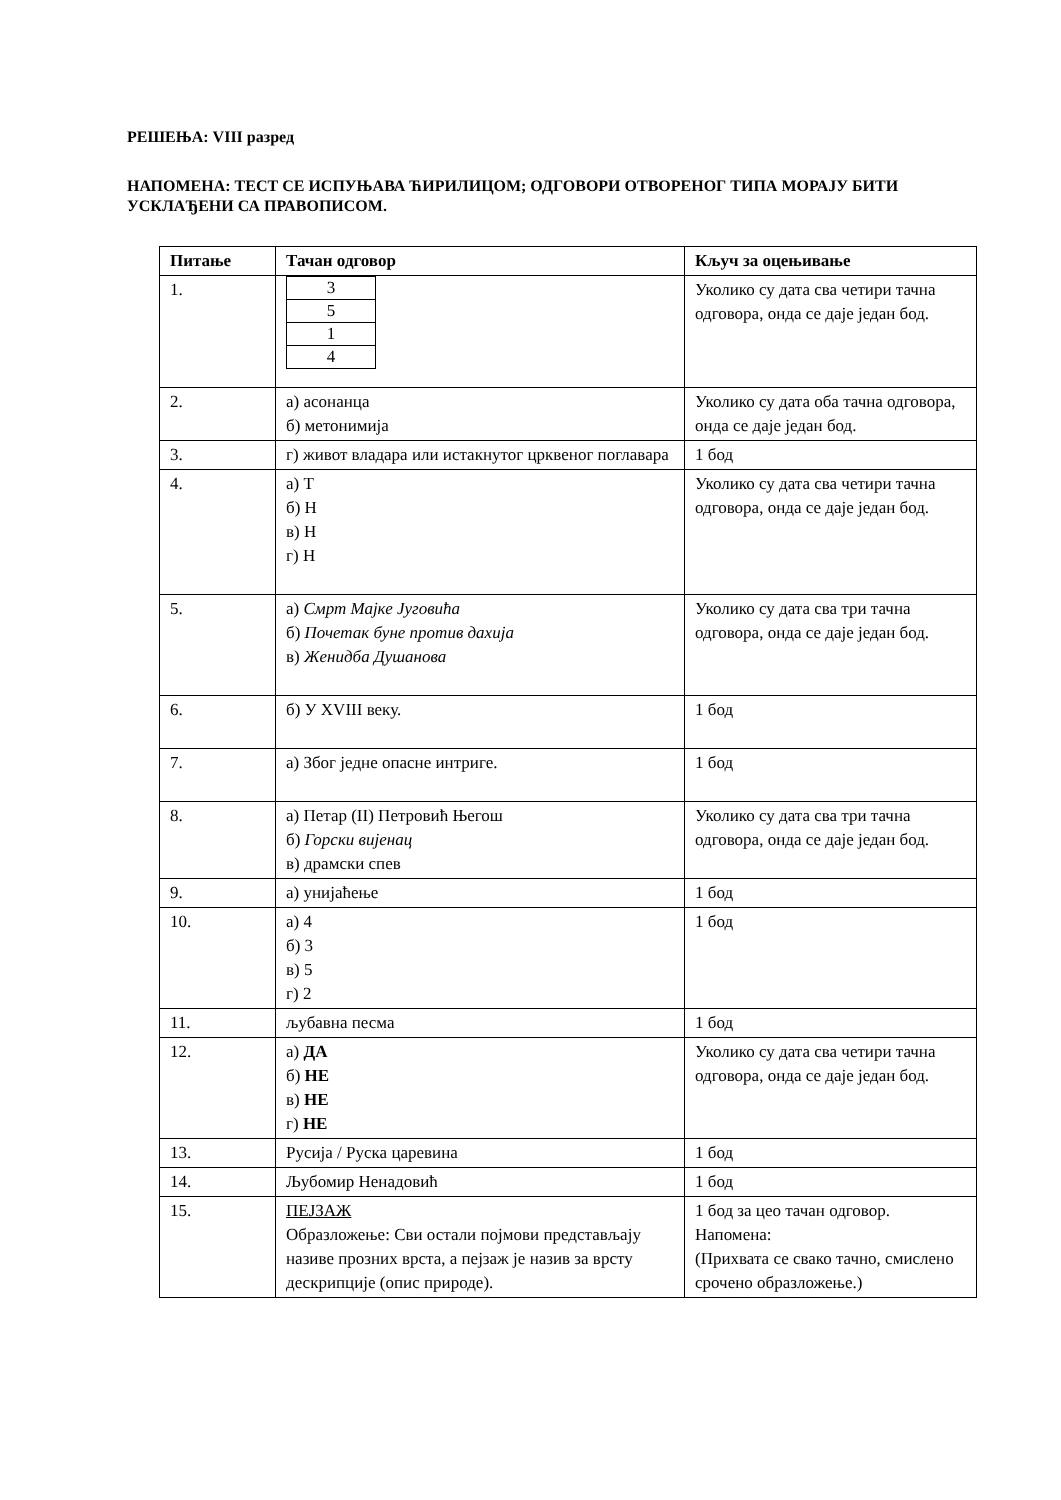РЕШЕЊА: VIII разред
НАПОМЕНА: ТЕСТ СЕ ИСПУЊАВА ЋИРИЛИЦОМ; ОДГОВОРИ ОТВОРЕНОГ ТИПА МОРАЈУ БИТИ УСКЛАЂЕНИ СА ПРАВОПИСОМ.
| Питање | Тачан одговор | Кључ за оцењивање |
| --- | --- | --- |
| 1. | / 3 / / 5 / / 1 / / 4 / | Уколико су дата сва четири тачна одговора, онда се даје један бод. |
| 2. | а) асонанца б) метонимија | Уколико су дата оба тачна одговора, онда се даје један бод. |
| 3. | г) живот владара или истакнутог црквеног поглавара | 1 бод |
| 4. | а) Т б) Н в) Н г) Н | Уколико су дата сва четири тачна одговора, онда се даје један бод. |
| 5. | а) Смрт Мајке Југовића б) Почетак буне против дахија в) Женидба Душанова | Уколико су дата сва три тачна одговора, онда се даје један бод. |
| 6. | б) У XVIII веку. | 1 бод |
| 7. | а) Због једне опасне интриге. | 1 бод |
| 8. | а) Петар (II) Петровић Његош б) Горски вијенац в) драмски спев | Уколико су дата сва три тачна одговора, онда се даје један бод. |
| 9. | а) унијаћење | 1 бод |
| 10. | а) 4 б) 3 в) 5 г) 2 | 1 бод |
| 11. | љубавна песма | 1 бод |
| 12. | а) ДА б) НЕ в) НЕ г) НЕ | Уколико су дата сва четири тачна одговора, онда се даје један бод. |
| 13. | Русија / Руска царевина | 1 бод |
| 14. | Љубомир Ненадовић | 1 бод |
| 15. | ПЕЈЗАЖ Образложење: Сви остали појмови представљају називе прозних врста, а пејзаж је назив за врсту дескрипције (опис природе). | 1 бод за цео тачан одговор. Напомена: (Прихвата се свако тачно, смислено срочено образложење.) |